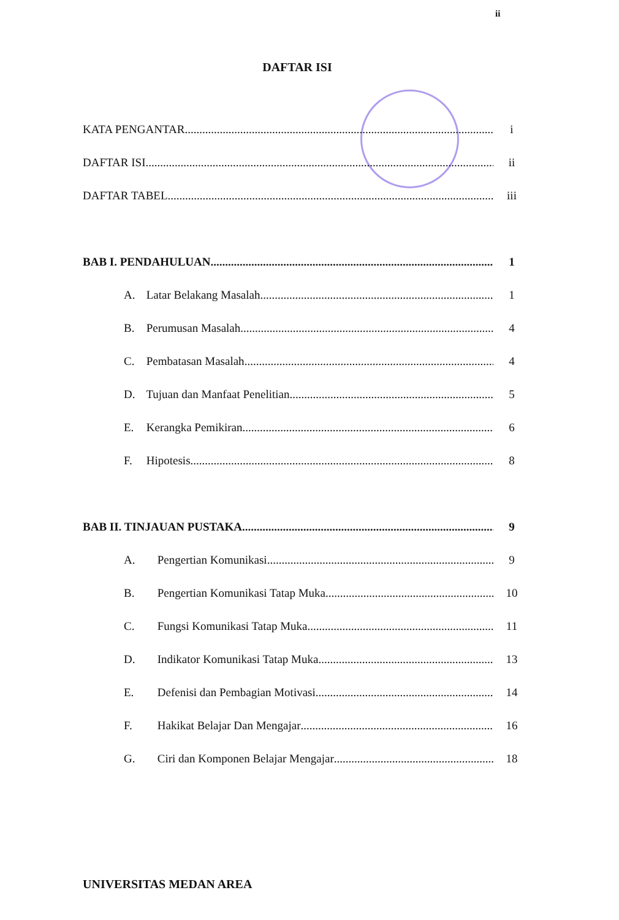ii
DAFTAR ISI
KATA PENGANTAR i
DAFTAR ISI ii
DAFTAR TABEL iii
BAB I. PENDAHULUAN 1
A. Latar Belakang Masalah 1
B. Perumusan Masalah 4
C. Pembatasan Masalah 4
D. Tujuan dan Manfaat Penelitian 5
E. Kerangka Pemikiran 6
F. Hipotesis 8
BAB II. TINJAUAN PUSTAKA 9
A. Pengertian Komunikasi 9
B. Pengertian Komunikasi Tatap Muka 10
C. Fungsi Komunikasi Tatap Muka 11
D. Indikator Komunikasi Tatap Muka 13
E. Defenisi dan Pembagian Motivasi 14
F. Hakikat Belajar Dan Mengajar 16
G. Ciri dan Komponen Belajar Mengajar 18
UNIVERSITAS MEDAN AREA